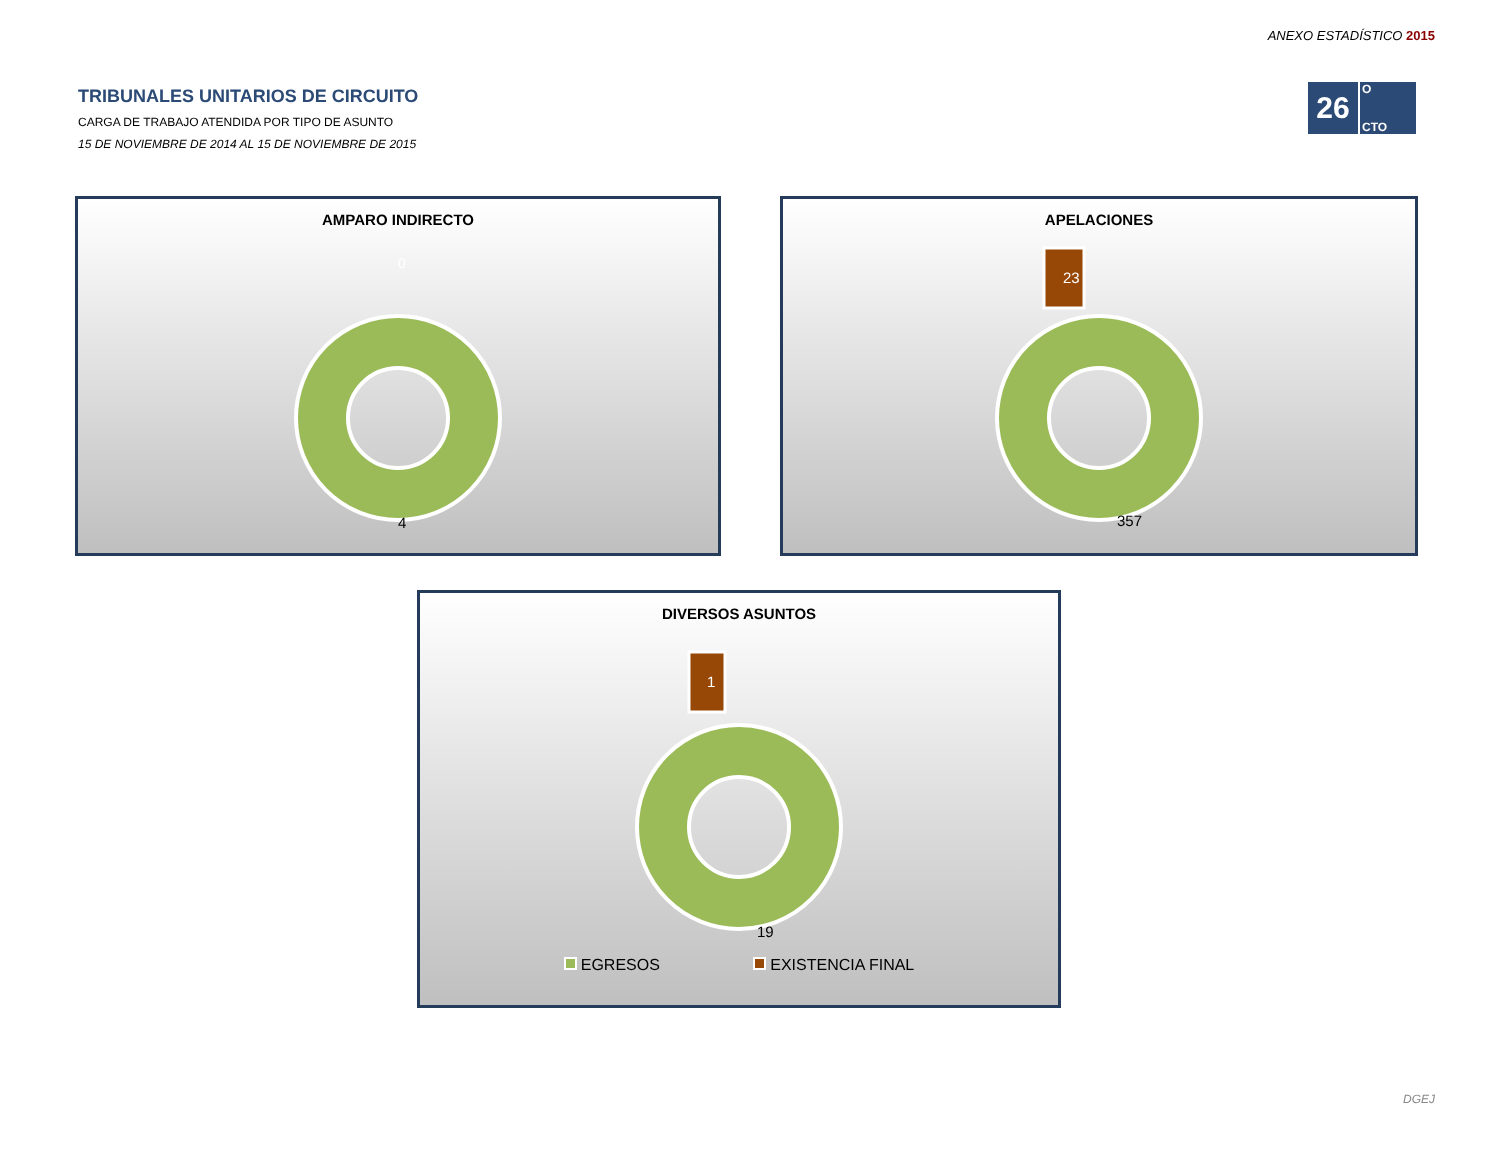ANEXO ESTADÍSTICO 2015
26
O
CTO
TRIBUNALES UNITARIOS DE CIRCUITO
CARGA DE TRABAJO ATENDIDA POR TIPO DE ASUNTO
15 DE NOVIEMBRE DE 2014 AL 15 DE NOVIEMBRE DE 2015
AMPARO INDIRECTO
0
4
APELACIONES
23
357
DIVERSOS ASUNTOS
1
19
EGRESOS EXISTENCIA FINAL
DGEJ